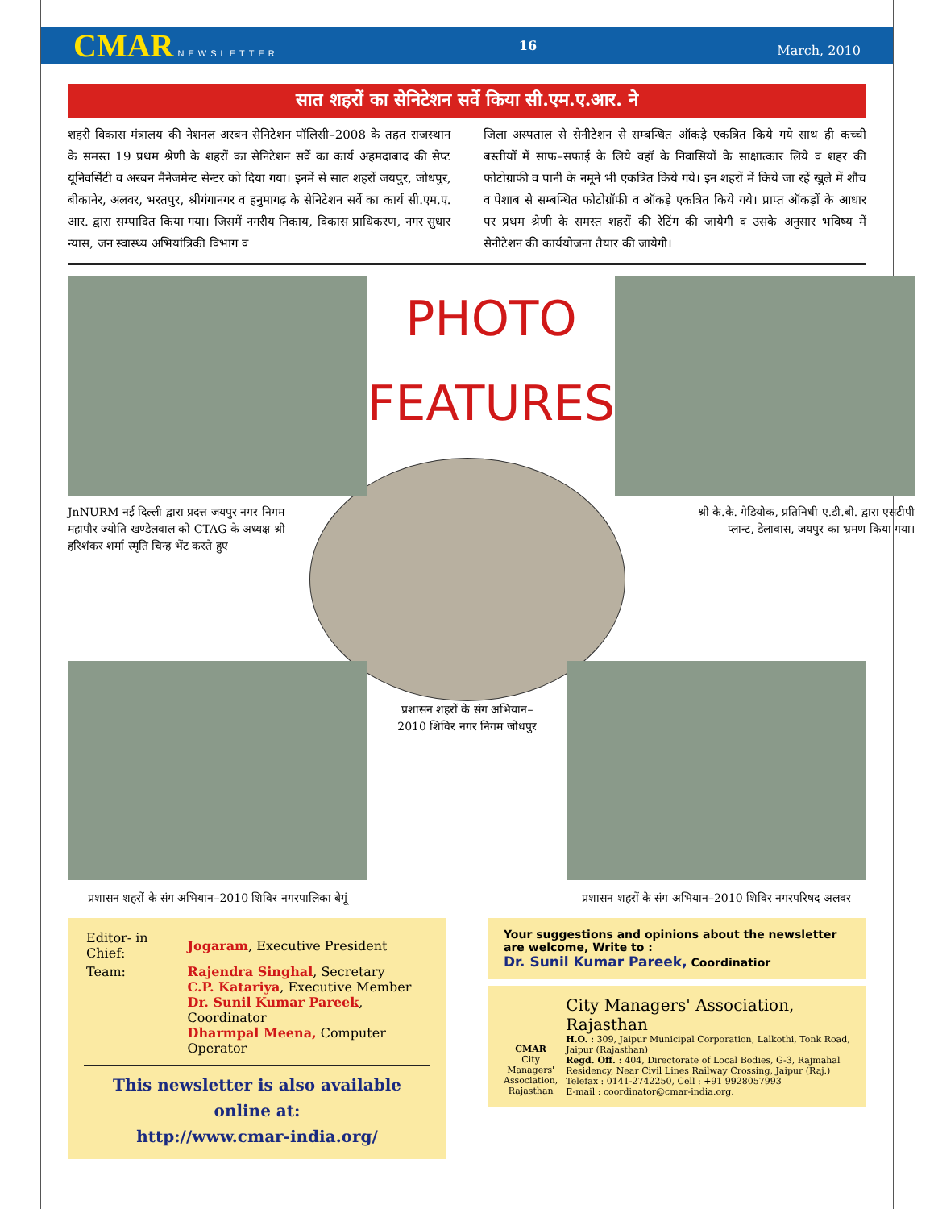CMAR NEWSLETTER
16
March, 2010
सात शहरों का सेनिटेशन सर्वे किया सी.एम.ए.आर. ने
शहरी विकास मंत्रालय की नेशनल अरबन सेनिटेशन पॉलिसी–2008 के तहत राजस्थान के समस्त 19 प्रथम श्रेणी के शहरों का सेनिटेशन सर्वे का कार्य अहमदाबाद की सेप्ट यूनिवर्सिटी व अरबन मैनेजमेन्ट सेन्टर को दिया गया। इनमें से सात शहरों जयपुर, जोधपुर, बीकानेर, अलवर, भरतपुर, श्रीगंगानगर व हनुमागढ़ के सेनिटेशन सर्वे का कार्य सी.एम.ए. आर. द्वारा सम्पादित किया गया। जिसमें नगरीय निकाय, विकास प्राधिकरण, नगर सुधार न्यास, जन स्वास्थ्य अभियांत्रिकी विभाग व
जिला अस्पताल से सेनीटेशन से सम्बन्धित ऑकड़े एकत्रित किये गये साथ ही कच्ची बस्तीयों में साफ–सफाई के लिये वहॉ के निवासियों के साक्षात्कार लिये व शहर की फोटोग्राफी व पानी के नमूने भी एकत्रित किये गये। इन शहरों में किये जा रहें खुले में शौच व पेशाब से सम्बन्धित फोटोग्रॉफी व ऑकड़े एकत्रित किये गये। प्राप्त ऑकड़ों के आधार पर प्रथम श्रेणी के समस्त शहरों की रेटिंग की जायेगी व उसके अनुसार भविष्य में सेनीटेशन की कार्ययोजना तैयार की जायेगी।
JnNURM नई दिल्ली द्वारा प्रदत्त जयपुर नगर निगम महापौर ज्योति खण्डेलवाल को CTAG के अध्यक्ष श्री हरिशंकर शर्मा स्मृति चिन्ह भेंट करते हुए
PHOTO
FEATURES
श्री के.के. गेडियोक, प्रतिनिधी ए.डी.बी. द्वारा एसटीपी प्लान्ट, डेलावास, जयपुर का भ्रमण किया गया।
प्रशासन शहरों के संग अभियान–2010 शिविर नगरपालिका बेगूं
प्रशासन शहरों के संग अभियान–2010 शिविर नगर निगम जोधपुर
प्रशासन शहरों के संग अभियान–2010 शिविर नगरपरिषद अलवर
| Editor- in Chief: | Jogaram , Executive President |
| Team: | Rajendra Singhal , Secretary C.P. Katariya , Executive Member Dr. Sunil Kumar Pareek , Coordinator Dharmpal Meena, Computer Operator |
This newsletter is also available online at:
http://www.cmar-india.org/
Your suggestions and opinions about the newsletter are welcome, Write to :
Dr. Sunil Kumar Pareek, Coordinatior
CMAR
City Managers' Association, Rajasthan
City Managers' Association, Rajasthan
H.O. : 309, Jaipur Municipal Corporation, Lalkothi, Tonk Road, Jaipur (Rajasthan)
Regd. Off. : 404, Directorate of Local Bodies, G-3, Rajmahal Residency, Near Civil Lines Railway Crossing, Jaipur (Raj.)
Telefax : 0141-2742250, Cell : +91 9928057993
E-mail : coordinator@cmar-india.org.